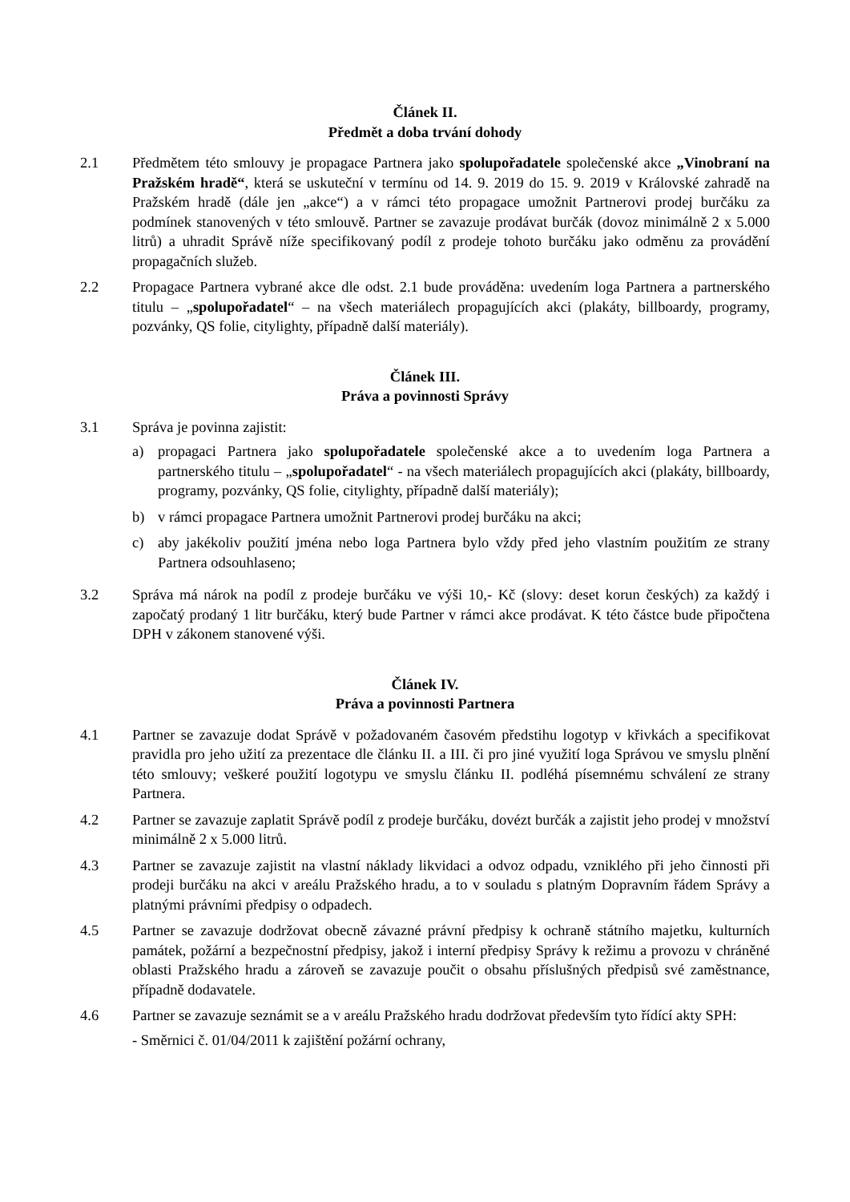Článek II.
Předmět a doba trvání dohody
2.1 Předmětem této smlouvy je propagace Partnera jako spolupořadatele společenské akce „Vinobraní na Pražském hradě“, která se uskuteční v termínu od 14. 9. 2019 do 15. 9. 2019 v Královské zahradě na Pražském hradě (dále jen „akce“) a v rámci této propagace umožnit Partnerovi prodej burčáku za podmínek stanovených v této smlouvě. Partner se zavazuje prodávat burčák (dovoz minimálně 2 x 5.000 litrů) a uhradit Správě níže specifikovaný podíl z prodeje tohoto burčáku jako odměnu za provádění propagačních služeb.
2.2 Propagace Partnera vybrané akce dle odst. 2.1 bude prováděna: uvedením loga Partnera a partnerského titulu – „spolupořadatel“ – na všech materiálech propagujících akci (plakáty, billboardy, programy, pozvánky, QS folie, citylighty, případně další materiály).
Článek III.
Práva a povinnosti Správy
3.1 Správa je povinna zajistit:
a) propagaci Partnera jako spolupořadatele společenské akce a to uvedením loga Partnera a partnerského titulu – „spolupořadatel“ - na všech materiálech propagujících akci (plakáty, billboardy, programy, pozvánky, QS folie, citylighty, případně další materiály);
b) v rámci propagace Partnera umožnit Partnerovi prodej burčáku na akci;
c) aby jakékoliv použití jména nebo loga Partnera bylo vždy před jeho vlastním použitím ze strany Partnera odsouhlaseno;
3.2 Správa má nárok na podíl z prodeje burčáku ve výši 10,- Kč (slovy: deset korun českých) za každý i započatý prodaný 1 litr burčáku, který bude Partner v rámci akce prodávat. K této částce bude připočtena DPH v zákonem stanovené výši.
Článek IV.
Práva a povinnosti Partnera
4.1 Partner se zavazuje dodat Správě v požadovaném časovém předstihu logotyp v křivkách a specifikovat pravidla pro jeho užití za prezentace dle článku II. a III. či pro jiné využití loga Správou ve smyslu plnění této smlouvy; veškeré použití logotypu ve smyslu článku II. podléhá písemnému schválení ze strany Partnera.
4.2 Partner se zavazuje zaplatit Správě podíl z prodeje burčáku, dovézt burčák a zajistit jeho prodej v množství minimálně 2 x 5.000 litrů.
4.3 Partner se zavazuje zajistit na vlastní náklady likvidaci a odvoz odpadu, vzniklého při jeho činnosti při prodeji burčáku na akci v areálu Pražského hradu, a to v souladu s platným Dopravním řádem Správy a platnými právními předpisy o odpadech.
4.5 Partner se zavazuje dodržovat obecně závazné právní předpisy k ochraně státního majetku, kulturních památek, požární a bezpečnostní předpisy, jakož i interní předpisy Správy k režimu a provozu v chráněné oblasti Pražského hradu a zároveň se zavazuje poučit o obsahu příslušných předpisů své zaměstnance, případně dodavatele.
4.6 Partner se zavazuje seznámit se a v areálu Pražského hradu dodržovat především tyto řídící akty SPH:
- Směrnici č. 01/04/2011 k zajištění požární ochrany,